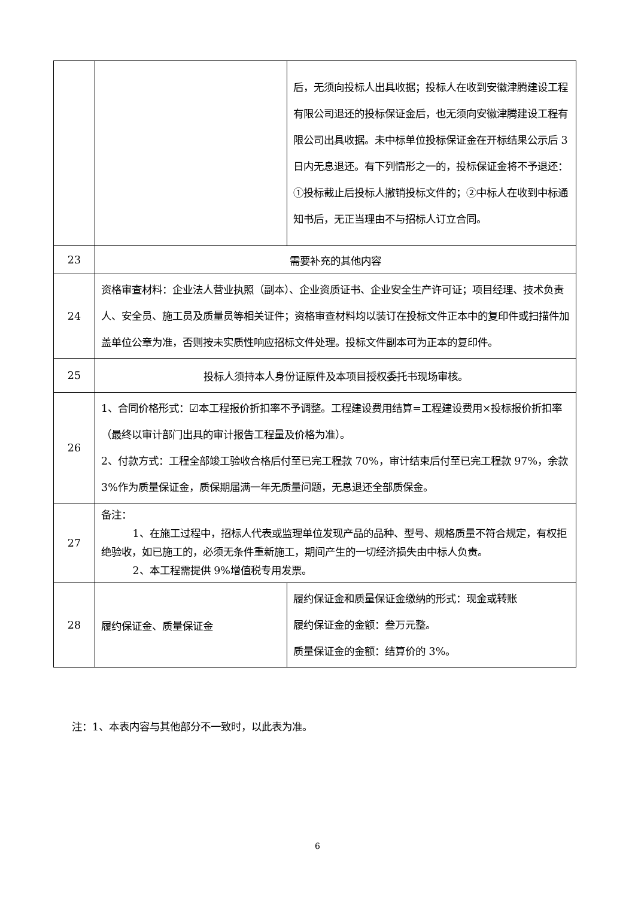| | | 后，无须向投标人出具收据；投标人在收到安徽津腾建设工程有限公司退还的投标保证金后，也无须向安徽津腾建设工程有限公司出具收据。未中标单位投标保证金在开标结果公示后 3 日内无息退还。有下列情形之一的，投标保证金将不予退还：①投标截止后投标人撤销投标文件的；②中标人在收到中标通知书后，无正当理由不与招标人订立合同。 |
| 23 | 需要补充的其他内容 | |
| 24 | 资格审查材料：企业法人营业执照（副本）、企业资质证书、企业安全生产许可证；项目经理、技术负责人、安全员、施工员及质量员等相关证件；资格审查材料均以装订在投标文件正本中的复印件或扫描件加盖单位公章为准，否则按未实质性响应招标文件处理。投标文件副本可为正本的复印件。 | |
| 25 | 投标人须持本人身份证原件及本项目授权委托书现场审核。 | |
| 26 | 1、合同价格形式：☑本工程报价折扣率不予调整。工程建设费用结算=工程建设费用×投标报价折扣率（最终以审计部门出具的审计报告工程量及价格为准）。 2、付款方式：工程全部竣工验收合格后付至已完工程款 70%，审计结束后付至已完工程款 97%，余款 3%作为质量保证金，质保期届满一年无质量问题，无息退还全部质保金。 | |
| 27 | 备注： 1、在施工过程中，招标人代表或监理单位发现产品的品种、型号、规格质量不符合规定，有权拒绝验收，如已施工的，必须无条件重新施工，期间产生的一切经济损失由中标人负责。 2、本工程需提供 9%增值税专用发票。 | |
| 28 | 履约保证金、质量保证金 | 履约保证金和质量保证金缴纳的形式：现金或转账 履约保证金的金额：叁万元整。 质量保证金的金额：结算价的 3%。 |
注：1、本表内容与其他部分不一致时，以此表为准。
6